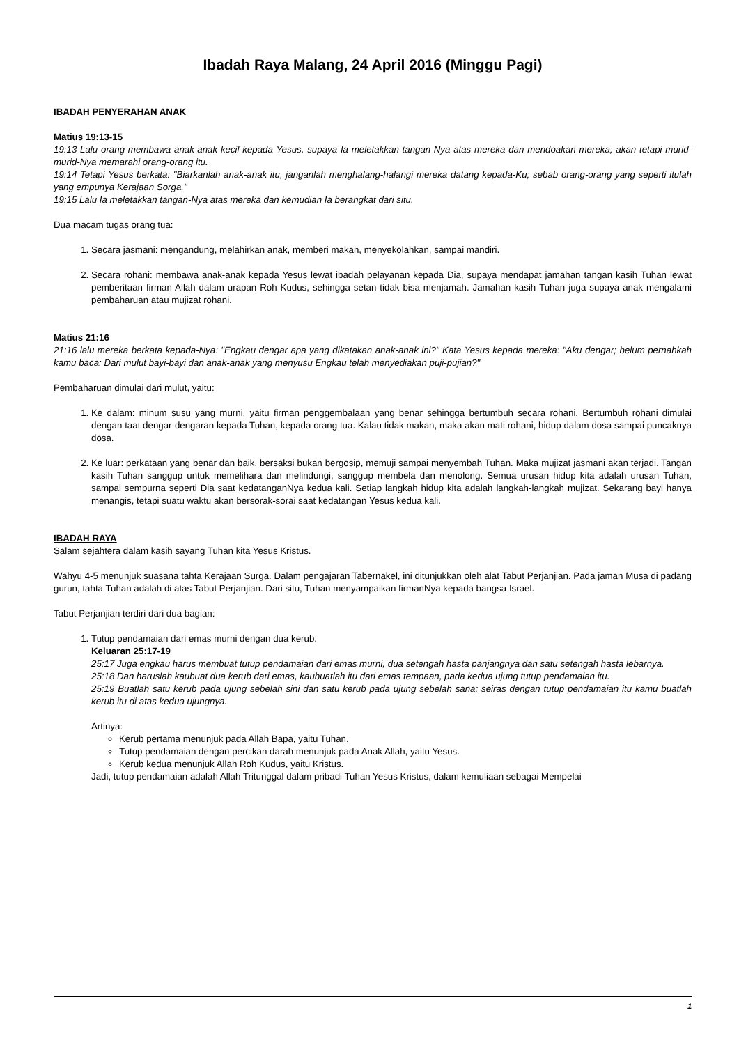Ibadah Raya Malang, 24 April 2016 (Minggu Pagi)
IBADAH PENYERAHAN ANAK
Matius 19:13-15
19:13 Lalu orang membawa anak-anak kecil kepada Yesus, supaya Ia meletakkan tangan-Nya atas mereka dan mendoakan mereka; akan tetapi murid-murid-Nya memarahi orang-orang itu.
19:14 Tetapi Yesus berkata: "Biarkanlah anak-anak itu, janganlah menghalang-halangi mereka datang kepada-Ku; sebab orang-orang yang seperti itulah yang empunya Kerajaan Sorga."
19:15 Lalu Ia meletakkan tangan-Nya atas mereka dan kemudian Ia berangkat dari situ.
Dua macam tugas orang tua:
1. Secara jasmani: mengandung, melahirkan anak, memberi makan, menyekolahkan, sampai mandiri.
2. Secara rohani: membawa anak-anak kepada Yesus lewat ibadah pelayanan kepada Dia, supaya mendapat jamahan tangan kasih Tuhan lewat pemberitaan firman Allah dalam urapan Roh Kudus, sehingga setan tidak bisa menjamah. Jamahan kasih Tuhan juga supaya anak mengalami pembaharuan atau mujizat rohani.
Matius 21:16
21:16 lalu mereka berkata kepada-Nya: "Engkau dengar apa yang dikatakan anak-anak ini?" Kata Yesus kepada mereka: "Aku dengar; belum pernahkah kamu baca: Dari mulut bayi-bayi dan anak-anak yang menyusu Engkau telah menyediakan puji-pujian?"
Pembaharuan dimulai dari mulut, yaitu:
1. Ke dalam: minum susu yang murni, yaitu firman penggembalaan yang benar sehingga bertumbuh secara rohani. Bertumbuh rohani dimulai dengan taat dengar-dengaran kepada Tuhan, kepada orang tua. Kalau tidak makan, maka akan mati rohani, hidup dalam dosa sampai puncaknya dosa.
2. Ke luar: perkataan yang benar dan baik, bersaksi bukan bergosip, memuji sampai menyembah Tuhan. Maka mujizat jasmani akan terjadi. Tangan kasih Tuhan sanggup untuk memelihara dan melindungi, sanggup membela dan menolong. Semua urusan hidup kita adalah urusan Tuhan, sampai sempurna seperti Dia saat kedatanganNya kedua kali. Setiap langkah hidup kita adalah langkah-langkah mujizat. Sekarang bayi hanya menangis, tetapi suatu waktu akan bersorak-sorai saat kedatangan Yesus kedua kali.
IBADAH RAYA
Salam sejahtera dalam kasih sayang Tuhan kita Yesus Kristus.
Wahyu 4-5 menunjuk suasana tahta Kerajaan Surga. Dalam pengajaran Tabernakel, ini ditunjukkan oleh alat Tabut Perjanjian. Pada jaman Musa di padang gurun, tahta Tuhan adalah di atas Tabut Perjanjian. Dari situ, Tuhan menyampaikan firmanNya kepada bangsa Israel.
Tabut Perjanjian terdiri dari dua bagian:
1. Tutup pendamaian dari emas murni dengan dua kerub.
Keluaran 25:17-19
25:17 Juga engkau harus membuat tutup pendamaian dari emas murni, dua setengah hasta panjangnya dan satu setengah hasta lebarnya.
25:18 Dan haruslah kaubuat dua kerub dari emas, kaubuatlah itu dari emas tempaan, pada kedua ujung tutup pendamaian itu.
25:19 Buatlah satu kerub pada ujung sebelah sini dan satu kerub pada ujung sebelah sana; seiras dengan tutup pendamaian itu kamu buatlah kerub itu di atas kedua ujungnya.
Artinya:
Kerub pertama menunjuk pada Allah Bapa, yaitu Tuhan.
Tutup pendamaian dengan percikan darah menunjuk pada Anak Allah, yaitu Yesus.
Kerub kedua menunjuk Allah Roh Kudus, yaitu Kristus.
Jadi, tutup pendamaian adalah Allah Tritunggal dalam pribadi Tuhan Yesus Kristus, dalam kemuliaan sebagai Mempelai
1